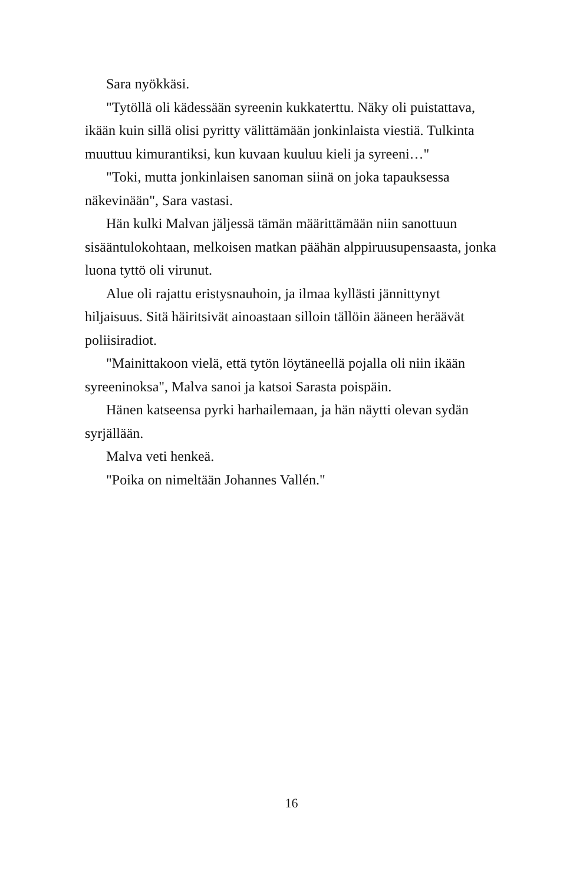Sara nyökkäsi.
"Tytöllä oli kädessään syreenin kukkaterttu. Näky oli puistattava, ikään kuin sillä olisi pyritty välittämään jonkinlaista viestiä. Tulkinta muuttuu kimurantiksi, kun kuvaan kuuluu kieli ja syreeni…"
"Toki, mutta jonkinlaisen sanoman siinä on joka tapauksessa näkevinään", Sara vastasi.
Hän kulki Malvan jäljessä tämän määrittämään niin sanottuun sisääntulokohtaan, melkoisen matkan päähän alppiruusupensaasta, jonka luona tyttö oli virunut.
Alue oli rajattu eristysnauhoin, ja ilmaa kyllästi jännittynyt hiljaisuus. Sitä häiritsivät ainoastaan silloin tällöin ääneen heräävät poliisiradiot.
"Mainittakoon vielä, että tytön löytäneellä pojalla oli niin ikään syreeninoksa", Malva sanoi ja katsoi Sarasta poispäin.
Hänen katseensa pyrki harhailemaan, ja hän näytti olevan sydän syrjällään.
Malva veti henkeä.
"Poika on nimeltään Johannes Vallén."
16